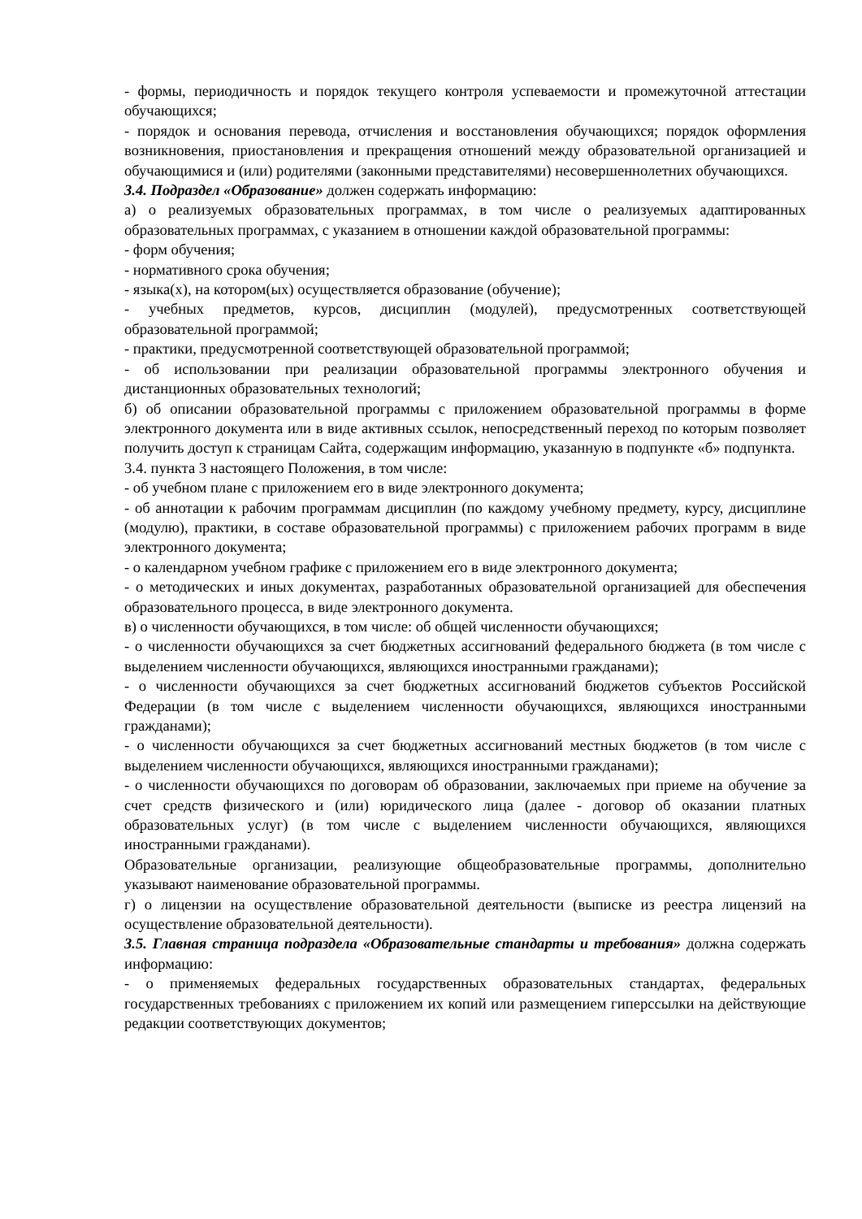- формы, периодичность и порядок текущего контроля успеваемости и промежуточной аттестации обучающихся;
- порядок и основания перевода, отчисления и восстановления обучающихся; порядок оформления возникновения, приостановления и прекращения отношений между образовательной организацией и обучающимися и (или) родителями (законными представителями) несовершеннолетних обучающихся.
3.4. Подраздел «Образование» должен содержать информацию:
а) о реализуемых образовательных программах, в том числе о реализуемых адаптированных образовательных программах, с указанием в отношении каждой образовательной программы:
- форм обучения;
- нормативного срока обучения;
- языка(х), на котором(ых) осуществляется образование (обучение);
- учебных предметов, курсов, дисциплин (модулей), предусмотренных соответствующей образовательной программой;
- практики, предусмотренной соответствующей образовательной программой;
- об использовании при реализации образовательной программы электронного обучения и дистанционных образовательных технологий;
б) об описании образовательной программы с приложением образовательной программы в форме электронного документа или в виде активных ссылок, непосредственный переход по которым позволяет получить доступ к страницам Сайта, содержащим информацию, указанную в подпункте «б» подпункта.
3.4. пункта 3 настоящего Положения, в том числе:
- об учебном плане с приложением его в виде электронного документа;
- об аннотации к рабочим программам дисциплин (по каждому учебному предмету, курсу, дисциплине (модулю), практики, в составе образовательной программы) с приложением рабочих программ в виде электронного документа;
- о календарном учебном графике с приложением его в виде электронного документа;
- о методических и иных документах, разработанных образовательной организацией для обеспечения образовательного процесса, в виде электронного документа.
в) о численности обучающихся, в том числе: об общей численности обучающихся;
- о численности обучающихся за счет бюджетных ассигнований федерального бюджета (в том числе с выделением численности обучающихся, являющихся иностранными гражданами);
- о численности обучающихся за счет бюджетных ассигнований бюджетов субъектов Российской Федерации (в том числе с выделением численности обучающихся, являющихся иностранными гражданами);
- о численности обучающихся за счет бюджетных ассигнований местных бюджетов (в том числе с выделением численности обучающихся, являющихся иностранными гражданами);
- о численности обучающихся по договорам об образовании, заключаемых при приеме на обучение за счет средств физического и (или) юридического лица (далее - договор об оказании платных образовательных услуг) (в том числе с выделением численности обучающихся, являющихся иностранными гражданами).
Образовательные организации, реализующие общеобразовательные программы, дополнительно указывают наименование образовательной программы.
г) о лицензии на осуществление образовательной деятельности (выписке из реестра лицензий на осуществление образовательной деятельности).
3.5. Главная страница подраздела «Образовательные стандарты и требования» должна содержать информацию:
- о применяемых федеральных государственных образовательных стандартах, федеральных государственных требованиях с приложением их копий или размещением гиперссылки на действующие редакции соответствующих документов;